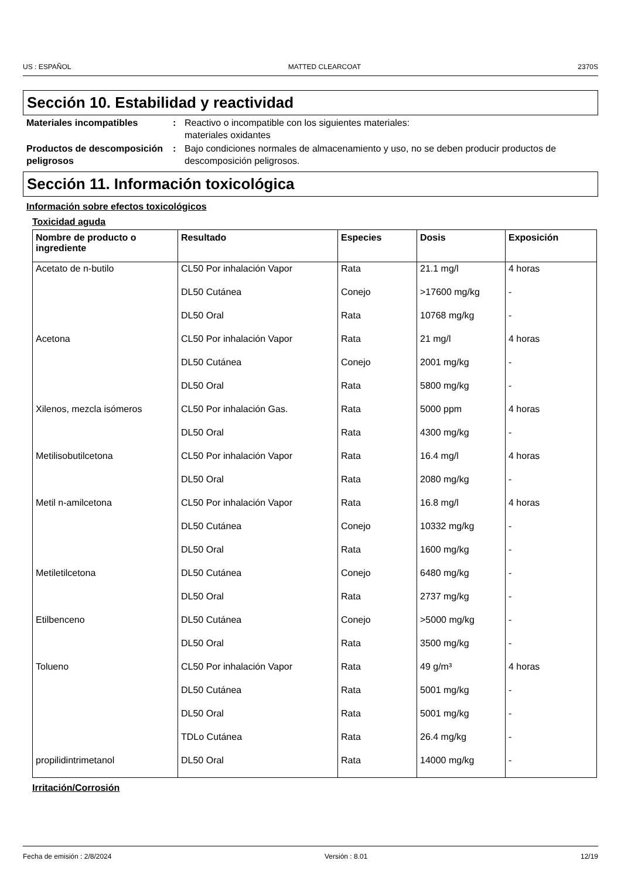US : ESPAÑOL MATTED CLEARCOAT 2370S
Sección 10. Estabilidad y reactividad
Materiales incompatibles : Reactivo o incompatible con los siguientes materiales:
materiales oxidantes
Productos de descomposición peligrosos
: Bajo condiciones normales de almacenamiento y uso, no se deben producir productos de descomposición peligrosos.
Sección 11. Información toxicológica
Información sobre efectos toxicológicos
Toxicidad aguda
| Nombre de producto o ingrediente | Resultado | Especies | Dosis | Exposición |
| --- | --- | --- | --- | --- |
| Acetato de n-butilo | CL50 Por inhalación Vapor | Rata | 21.1 mg/l | 4 horas |
| | DL50 Cutánea | Conejo | >17600 mg/kg | - |
| | DL50 Oral | Rata | 10768 mg/kg | - |
| Acetona | CL50 Por inhalación Vapor | Rata | 21 mg/l | 4 horas |
| | DL50 Cutánea | Conejo | 2001 mg/kg | - |
| | DL50 Oral | Rata | 5800 mg/kg | - |
| Xilenos, mezcla isómeros | CL50 Por inhalación Gas. | Rata | 5000 ppm | 4 horas |
| | DL50 Oral | Rata | 4300 mg/kg | - |
| Metilisobutilcetona | CL50 Por inhalación Vapor | Rata | 16.4 mg/l | 4 horas |
| | DL50 Oral | Rata | 2080 mg/kg | - |
| Metil n-amilcetona | CL50 Por inhalación Vapor | Rata | 16.8 mg/l | 4 horas |
| | DL50 Cutánea | Conejo | 10332 mg/kg | - |
| | DL50 Oral | Rata | 1600 mg/kg | - |
| Metiletilcetona | DL50 Cutánea | Conejo | 6480 mg/kg | - |
| | DL50 Oral | Rata | 2737 mg/kg | - |
| Etilbenceno | DL50 Cutánea | Conejo | >5000 mg/kg | - |
| | DL50 Oral | Rata | 3500 mg/kg | - |
| Tolueno | CL50 Por inhalación Vapor | Rata | 49 g/m³ | 4 horas |
| | DL50 Cutánea | Rata | 5001 mg/kg | - |
| | DL50 Oral | Rata | 5001 mg/kg | - |
| | TDLo Cutánea | Rata | 26.4 mg/kg | - |
| propilidintrimetanol | DL50 Oral | Rata | 14000 mg/kg | - |
Irritación/Corrosión
Fecha de emisión : 2/8/2024 Versión : 8.01 12/19